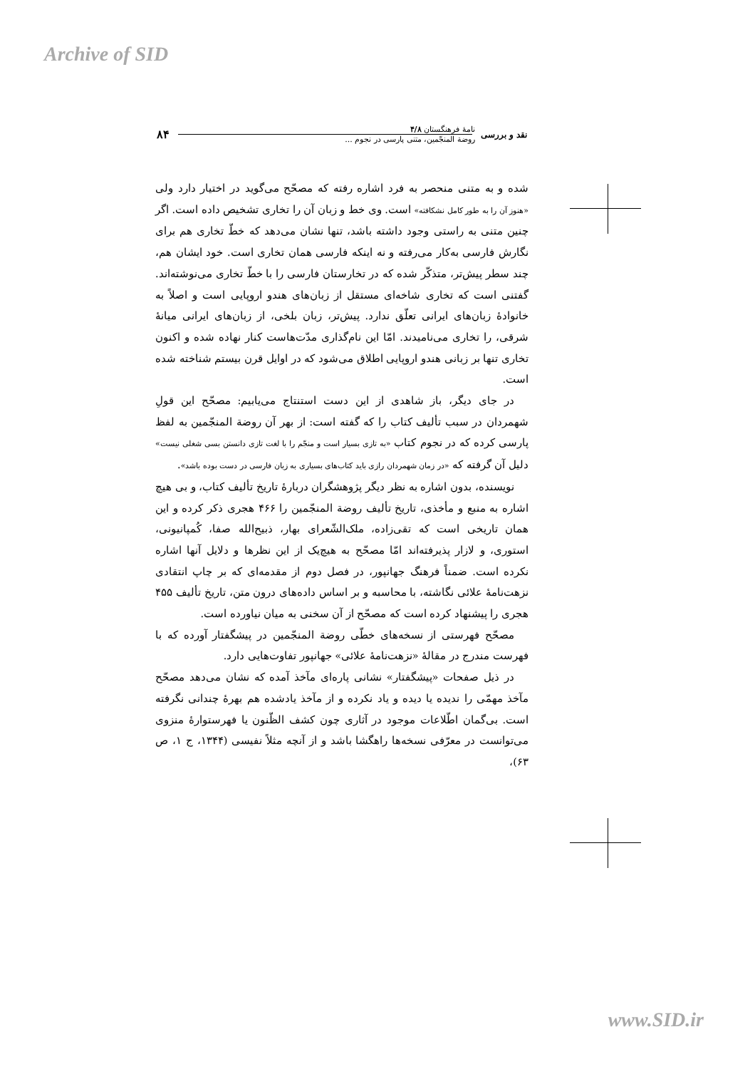Archive of SID
نقد و بررسی نامهٔ فرهنگستان ۴/۸
روضة المنجّمین، متنی پارسی در نجوم ... ۸۴
شده و به متنی منحصر به فرد اشاره رفته که مصحّح می‌گوید در اختیار دارد ولی «هنوز آن را به طور کامل نشکافته» است. وی خط و زبان آن را تخاری تشخیص داده است. اگر چنین متنی به راستی وجود داشته باشد، تنها نشان می‌دهد که خطّ تخاری هم برای نگارش فارسی به‌کار می‌رفته و نه اینکه فارسی همان تخاری است. خود ایشان هم، چند سطر پیش‌تر، متذکّر شده که در تخارستان فارسی را با خطّ تخاری می‌نوشته‌اند. گفتنی است که تخاری شاخه‌ای مستقل از زبان‌های هندو اروپایی است و اصلاً به خانوادهٔ زبان‌های ایرانی تعلّق ندارد. پیش‌تر، زبان بلخی، از زبان‌های ایرانی میانهٔ شرقی، را تخاری می‌نامیدند. امّا این نام‌گذاری مدّت‌هاست کنار نهاده شده و اکنون تخاری تنها بر زبانی هندو اروپایی اطلاق می‌شود که در اوایل قرن بیستم شناخته شده است.
در جای دیگر، باز شاهدی از این دست استنتاج می‌یابیم: مصحّح این قولِ شهمردان در سبب تألیف کتاب را که گفته است: از بهر آن روضة المنجّمین به لفظ پارسی کرده که در نجوم کتاب «به تازی بسیار است و منجّم را با لغت تازی دانستن بسی شغلی نیست» دلیل آن گرفته که «در زمان شهمردان رازی باید کتاب‌های بسیاری به زبان فارسی در دست بوده باشد».
نویسنده، بدون اشاره به نظر دیگر پژوهشگران دربارهٔ تاریخ تألیف کتاب، و بی هیچ اشاره به منبع و مأخذی، تاریخ تألیف روضة المنجّمین را ۴۶۶ هجری ذکر کرده و این همان تاریخی است که تقی‌زاده، ملک‌الشّعرای بهار، ذبیح‌الله صفا، کُمپانیونی، استوری، و لازار پذیرفته‌اند امّا مصحّح به هیچ‌یک از این نظرها و دلایل آنها اشاره نکرده است. ضمناً فرهنگ جهانپور، در فصل دوم از مقدمه‌ای که بر چاپ انتقادی نزهت‌نامهٔ علائی نگاشته، با محاسبه و بر اساس داده‌های درون متن، تاریخ تألیف ۴۵۵ هجری را پیشنهاد کرده است که مصحّح از آن سخنی به میان نیاورده است.
مصحّح فهرستی از نسخه‌های خطّی روضة المنجّمین در پیشگفتار آورده که با فهرست مندرج در مقالهٔ «نزهت‌نامهٔ علائی» جهانپور تفاوت‌هایی دارد.
در ذیل صفحات «پیشگفتار» نشانی پاره‌ای مآخذ آمده که نشان می‌دهد مصحّح مآخذ مهمّی را ندیده یا دیده و یاد نکرده و از مآخذ یادشده هم بهرهٔ چندانی نگرفته است. بی‌گمان اطّلاعات موجود در آثاری چون کشف الظّنون یا فهرستوارهٔ منزوی می‌توانست در معرّفی نسخه‌ها راهگشا باشد و از آنچه مثلاً نفیسی (۱۳۴۴، ج ۱، ص ۶۳)،
www.SID.ir